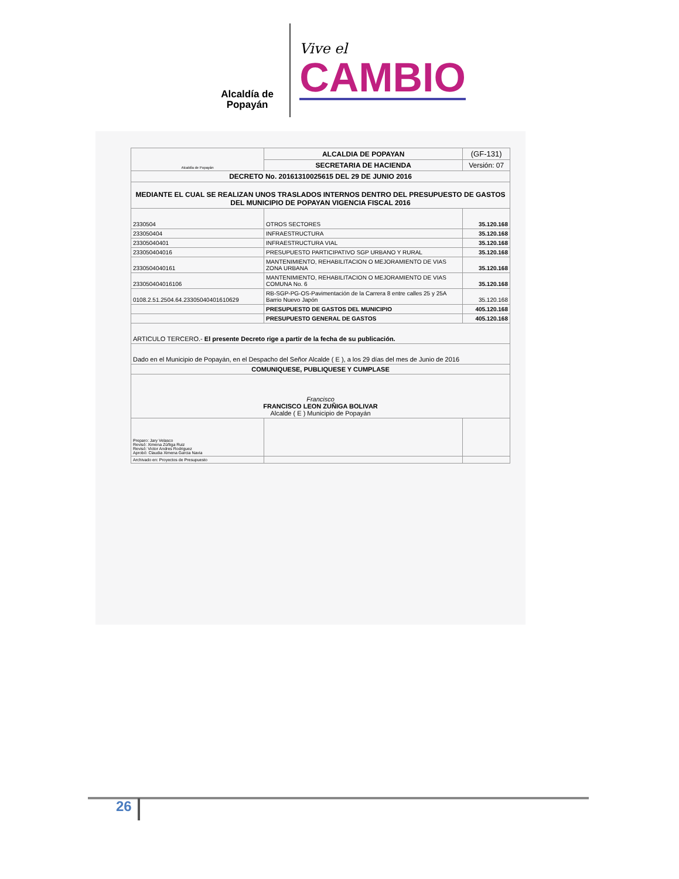Alcaldía de Popayán
Vive el
CAMBIO
| Alcaldía de Popayán | ALCALDIA DE POPAYAN | (GF-131) |
| | SECRETARIA DE HACIENDA | Versión: 07 |
| DECRETO No. 20161310025615 DEL 29 DE JUNIO 2016 | | |
| MEDIANTE EL CUAL SE REALIZAN UNOS TRASLADOS INTERNOS DENTRO DEL PRESUPUESTO DE GASTOS DEL MUNICIPIO DE POPAYAN VIGENCIA FISCAL 2016 | | |
| 2330504 | OTROS SECTORES | 35.120.168 |
| 233050404 | INFRAESTRUCTURA | 35.120.168 |
| 23305040401 | INFRAESTRUCTURA VIAL | 35.120.168 |
| 233050404016 | PRESUPUESTO PARTICIPATIVO SGP URBANO Y RURAL | 35.120.168 |
| 2330504040161 | MANTENIMIENTO, REHABILITACION O MEJORAMIENTO DE VIAS ZONA URBANA | 35.120.168 |
| 233050404016106 | MANTENIMIENTO, REHABILITACION O MEJORAMIENTO DE VIAS COMUNA No. 6 | 35.120.168 |
| 0108.2.51.2504.64.23305040401610629 | RB-SGP-PG-OS-Pavimentación de la Carrera 8 entre calles 25 y 25A Barrio Nuevo Japón | 35.120.168 |
| | PRESUPUESTO DE GASTOS DEL MUNICIPIO | 405.120.168 |
| | PRESUPUESTO GENERAL DE GASTOS | 405.120.168 |
| ARTICULO TERCERO.- El presente Decreto rige a partir de la fecha de su publicación. | | |
| Dado en el Municipio de Popayán, en el Despacho del Señor Alcalde ( E ), a los 29 días del mes de Junio de 2016 | | |
| COMUNIQUESE, PUBLIQUESE Y CUMPLASE | | |
| Francisco FRANCISCO LEON ZUÑIGA BOLIVAR Alcalde ( E ) Municipio de Popayán | | |
| Preparo: Jary Velasco Revisó: Ximena Zúñiga Ruiz Revisó: Victor Andres Rodriguez Aprobó: Claudia Ximena Garcia Navia | | |
| Archivado en: Proyectos de Presupuesto | | |
26